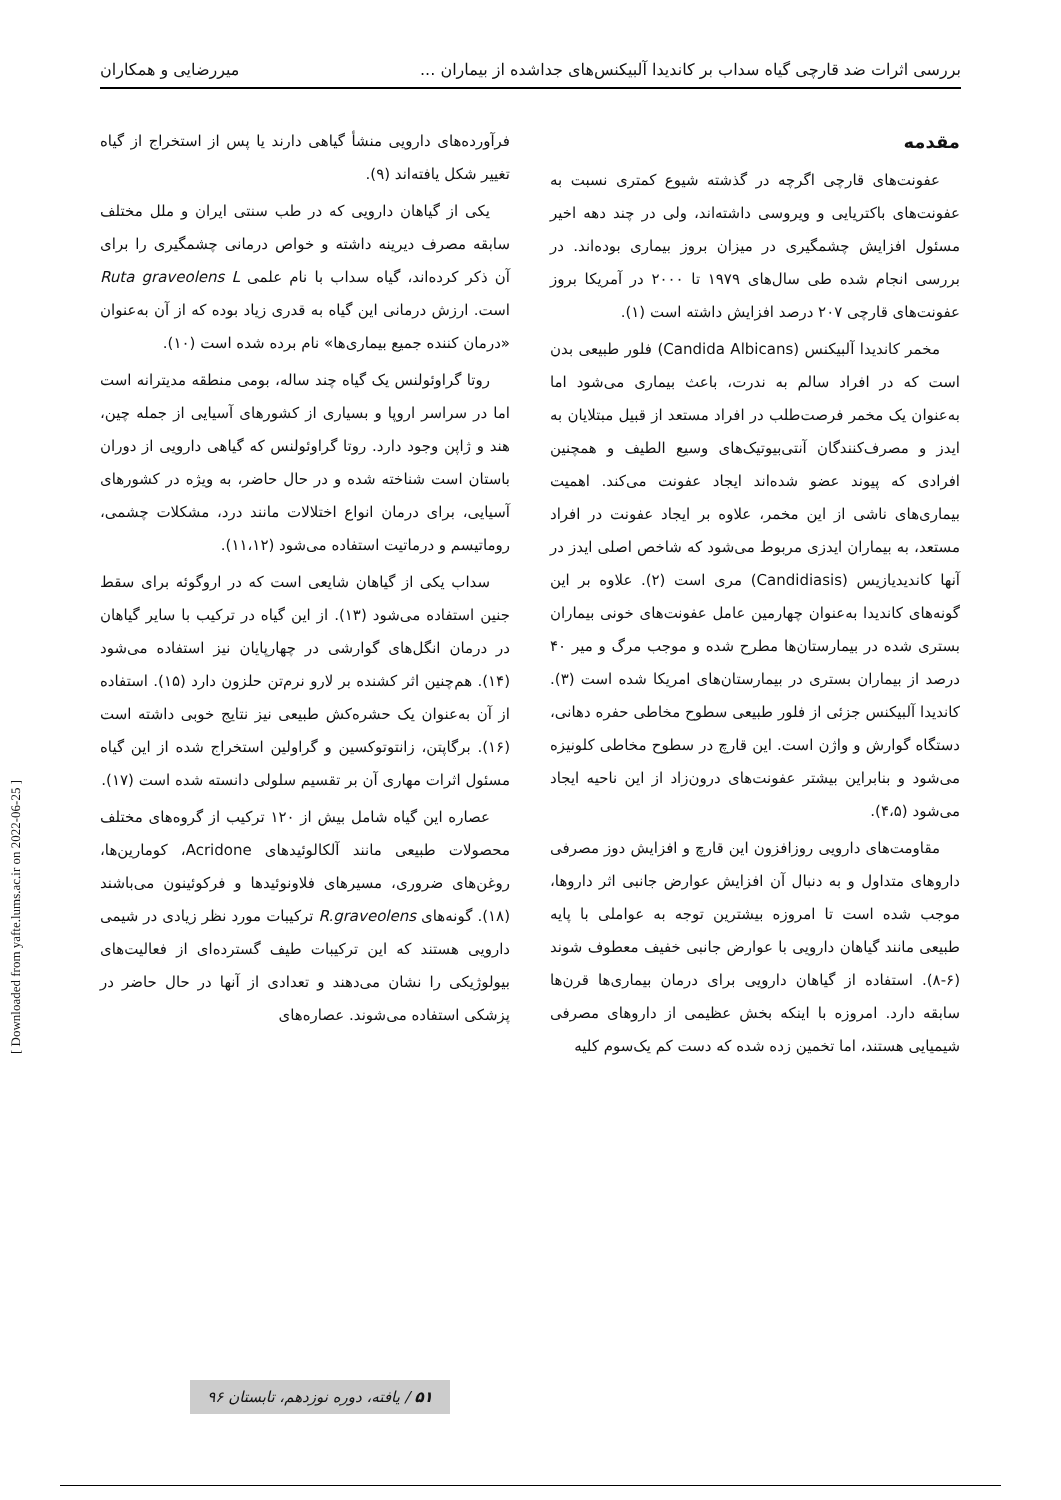بررسی اثرات ضد قارچی گیاه سداب بر کاندیدا آلبیکنس‌های جداشده از بیماران ... میررضایی و همکاران
مقدمه
عفونت‌های قارچی اگرچه در گذشته شیوع کمتری نسبت به عفونت‌های باکتریایی و ویروسی داشته‌اند، ولی در چند دهه اخیر مسئول افزایش چشمگیری در میزان بروز بیماری بوده‌اند. در بررسی انجام شده طی سال‌های ۱۹۷۹ تا ۲۰۰۰ در آمریکا بروز عفونت‌های قارچی ۲۰۷ درصد افزایش داشته است (۱).
مخمر کاندیدا آلبیکنس (Candida Albicans) فلور طبیعی بدن است که در افراد سالم به ندرت، باعث بیماری می‌شود اما به‌عنوان یک مخمر فرصت‌طلب در افراد مستعد از قبیل مبتلایان به ایدز و مصرف‌کنندگان آنتی‌بیوتیک‌های وسیع الطیف و همچنین افرادی که پیوند عضو شده‌اند ایجاد عفونت می‌کند. اهمیت بیماری‌های ناشی از این مخمر، علاوه بر ایجاد عفونت در افراد مستعد، به بیماران ایدزی مربوط می‌شود که شاخص اصلی ایدز در آنها کاندیدیازیس (Candidiasis) مری است (۲). علاوه بر این گونه‌های کاندیدا به‌عنوان چهارمین عامل عفونت‌های خونی بیماران بستری شده در بیمارستان‌ها مطرح شده و موجب مرگ و میر ۴۰ درصد از بیماران بستری در بیمارستان‌های امریکا شده است (۳). کاندیدا آلبیکنس جزئی از فلور طبیعی سطوح مخاطی حفره دهانی، دستگاه گوارش و واژن است. این قارچ در سطوح مخاطی کلونیزه می‌شود و بنابراین بیشتر عفونت‌های درون‌زاد از این ناحیه ایجاد می‌شود (۴،۵).
مقاومت‌های دارویی روزافزون این قارچ و افزایش دوز مصرفی داروهای متداول و به دنبال آن افزایش عوارض جانبی اثر داروها، موجب شده است تا امروزه بیشترین توجه به عواملی با پایه طبیعی مانند گیاهان دارویی با عوارض جانبی خفیف معطوف شوند (۶-۸). استفاده از گیاهان دارویی برای درمان بیماری‌ها قرن‌ها سابقه دارد. امروزه با اینکه بخش عظیمی از داروهای مصرفی شیمیایی هستند، اما تخمین زده شده که دست کم یک‌سوم کلیه
فرآورده‌های دارویی منشأ گیاهی دارند یا پس از استخراج از گیاه تغییر شکل یافته‌اند (۹).
یکی از گیاهان دارویی که در طب سنتی ایران و ملل مختلف سابقه مصرف دیرینه داشته و خواص درمانی چشمگیری را برای آن ذکر کرده‌اند، گیاه سداب با نام علمی Ruta graveolens L است. ارزش درمانی این گیاه به قدری زیاد بوده که از آن به‌عنوان «درمان کننده جمیع بیماری‌ها» نام برده شده است (۱۰).
روتا گراوئولنس یک گیاه چند ساله، بومی منطقه مدیترانه است اما در سراسر اروپا و بسیاری از کشورهای آسیایی از جمله چین، هند و ژاپن وجود دارد. روتا گراوئولنس که گیاهی دارویی از دوران باستان است شناخته شده و در حال حاضر، به ویژه در کشورهای آسیایی، برای درمان انواع اختلالات مانند درد، مشکلات چشمی، روماتیسم و درماتیت استفاده می‌شود (۱۱،۱۲).
سداب یکی از گیاهان شایعی است که در اروگوئه برای سقط جنین استفاده می‌شود (۱۳). از این گیاه در ترکیب با سایر گیاهان در درمان انگل‌های گوارشی در چهارپایان نیز استفاده می‌شود (۱۴). هم‌چنین اثر کشنده بر لارو نرم‌تن حلزون دارد (۱۵). استفاده از آن به‌عنوان یک حشره‌کش طبیعی نیز نتایج خوبی داشته است (۱۶). برگاپتن، زانتوتوکسین و گراولین استخراج شده از این گیاه مسئول اثرات مهاری آن بر تقسیم سلولی دانسته شده است (۱۷).
عصاره این گیاه شامل بیش از ۱۲۰ ترکیب از گروه‌های مختلف محصولات طبیعی مانند آلکالوئیدهای Acridone، کومارین‌ها، روغن‌های ضروری، مسیرهای فلاونوئیدها و فرکوئینون می‌باشند (۱۸). گونه‌های R.graveolens ترکیبات مورد نظر زیادی در شیمی دارویی هستند که این ترکیبات طیف گسترده‌ای از فعالیت‌های بیولوژیکی را نشان می‌دهند و تعدادی از آنها در حال حاضر در پزشکی استفاده می‌شوند. عصاره‌های
۵۱ / یافته، دوره نوزدهم، تابستان ۹۶
[ Downloaded from yafte.lums.ac.ir on 2022-06-25 ]